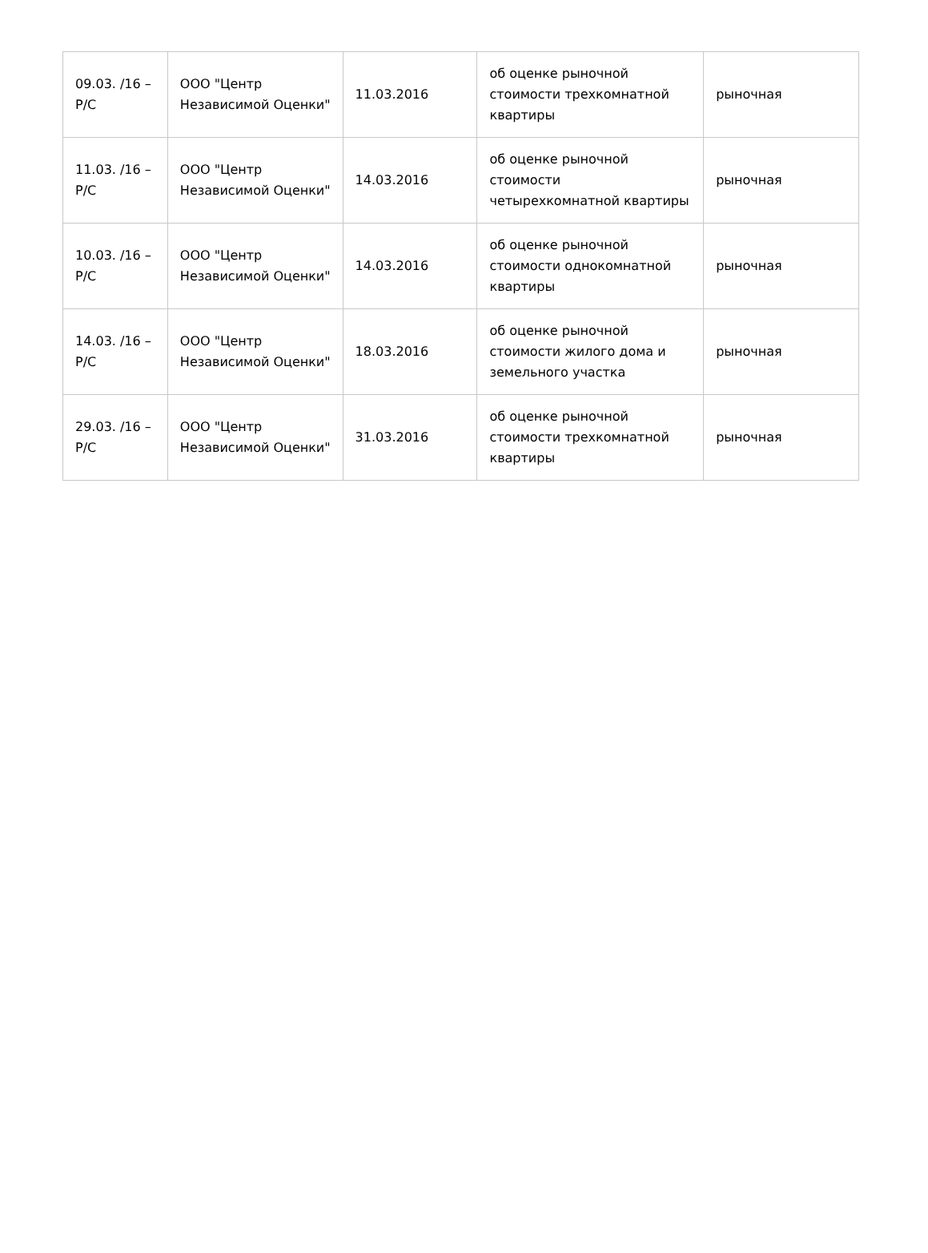| 09.03. /16 – Р/С | ООО "Центр Независимой Оценки" | 11.03.2016 | об оценке рыночной стоимости трехкомнатной квартиры | рыночная |
| 11.03. /16 – Р/С | ООО "Центр Независимой Оценки" | 14.03.2016 | об оценке рыночной стоимости четырехкомнатной квартиры | рыночная |
| 10.03. /16 – Р/С | ООО "Центр Независимой Оценки" | 14.03.2016 | об оценке рыночной стоимости однокомнатной квартиры | рыночная |
| 14.03. /16 – Р/С | ООО "Центр Независимой Оценки" | 18.03.2016 | об оценке рыночной стоимости жилого дома и земельного участка | рыночная |
| 29.03. /16 – Р/С | ООО "Центр Независимой Оценки" | 31.03.2016 | об оценке рыночной стоимости трехкомнатной квартиры | рыночная |